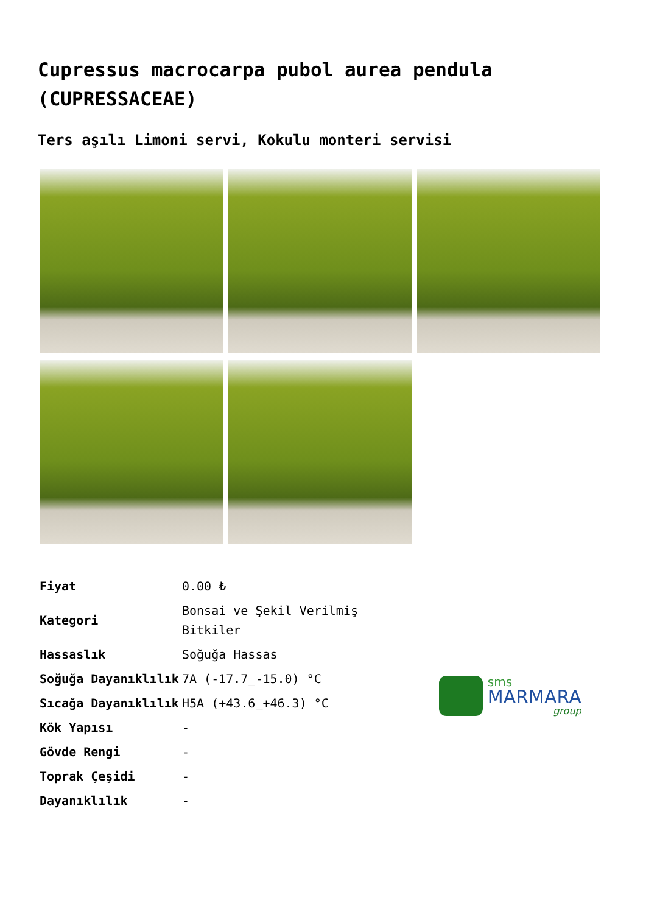Cupressus macrocarpa pubol aurea pendula (CUPRESSACEAE)
Ters aşılı Limoni servi, Kokulu monteri servisi
| Fiyat | 0.00 ₺ |
| Kategori | Bonsai ve Şekil Verilmiş Bitkiler |
| Hassaslık | Soğuğa Hassas |
| Soğuğa Dayanıklılık | 7A (-17.7_-15.0) °C |
| Sıcağa Dayanıklılık | H5A (+43.6_+46.3) °C |
| Kök Yapısı | - |
| Gövde Rengi | - |
| Toprak Çeşidi | - |
| Dayanıklılık | - |
sms
MARMARA
group